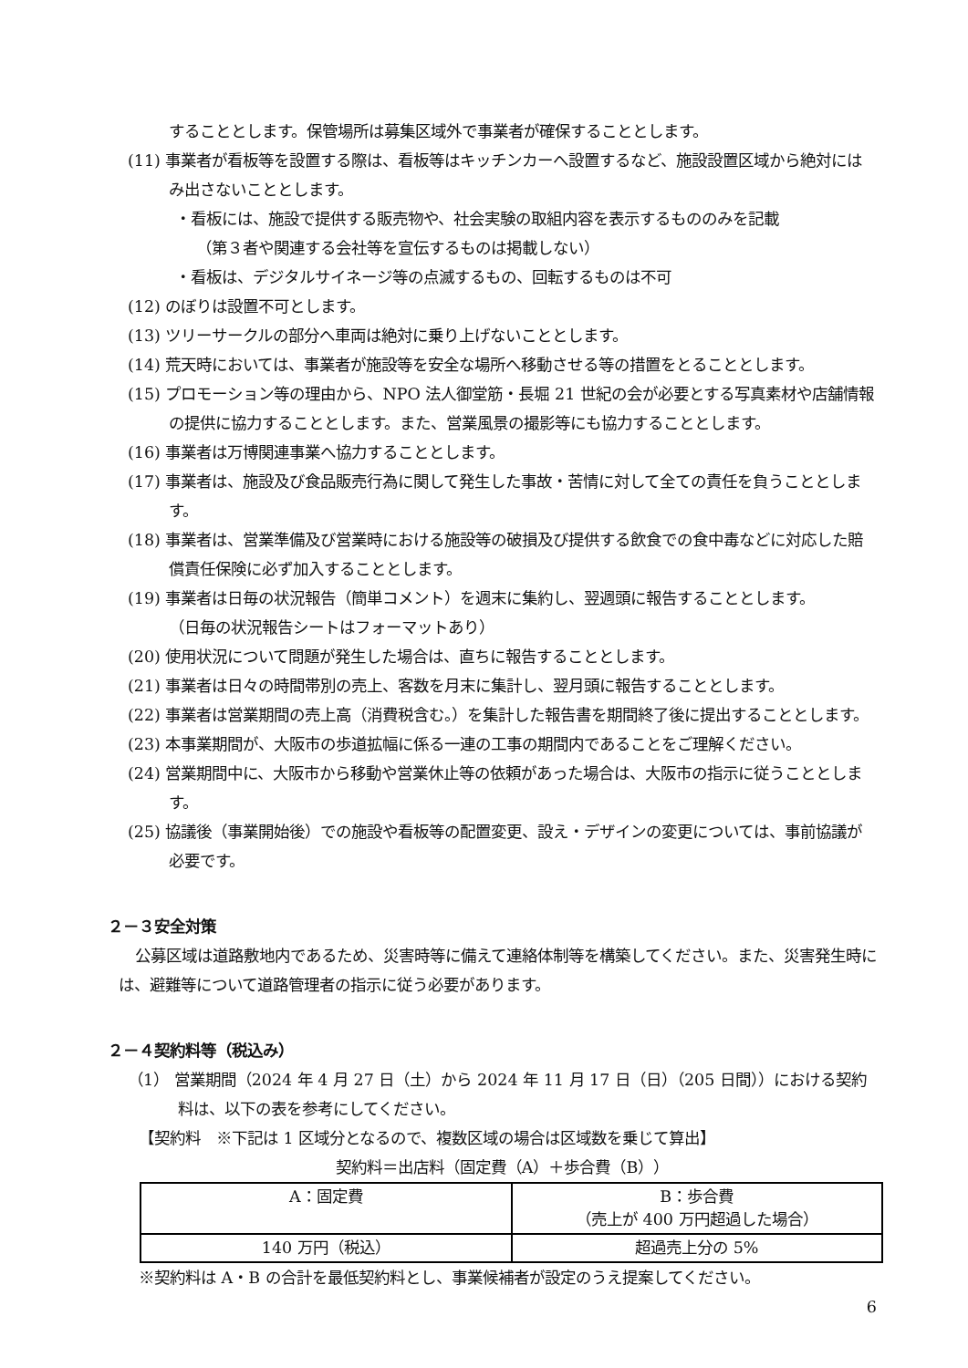することとします。保管場所は募集区域外で事業者が確保することとします。
(11) 事業者が看板等を設置する際は、看板等はキッチンカーへ設置するなど、施設設置区域から絶対にはみ出さないこととします。
・看板には、施設で提供する販売物や、社会実験の取組内容を表示するもののみを記載
（第３者や関連する会社等を宣伝するものは掲載しない）
・看板は、デジタルサイネージ等の点滅するもの、回転するものは不可
(12) のぼりは設置不可とします。
(13) ツリーサークルの部分へ車両は絶対に乗り上げないこととします。
(14) 荒天時においては、事業者が施設等を安全な場所へ移動させる等の措置をとることとします。
(15) プロモーション等の理由から、NPO 法人御堂筋・長堀 21 世紀の会が必要とする写真素材や店舗情報の提供に協力することとします。また、営業風景の撮影等にも協力することとします。
(16) 事業者は万博関連事業へ協力することとします。
(17) 事業者は、施設及び食品販売行為に関して発生した事故・苦情に対して全ての責任を負うこととします。
(18) 事業者は、営業準備及び営業時における施設等の破損及び提供する飲食での食中毒などに対応した賠償責任保険に必ず加入することとします。
(19) 事業者は日毎の状況報告（簡単コメント）を週末に集約し、翌週頭に報告することとします。
（日毎の状況報告シートはフォーマットあり）
(20) 使用状況について問題が発生した場合は、直ちに報告することとします。
(21) 事業者は日々の時間帯別の売上、客数を月末に集計し、翌月頭に報告することとします。
(22) 事業者は営業期間の売上高（消費税含む。）を集計した報告書を期間終了後に提出することとします。
(23) 本事業期間が、大阪市の歩道拡幅に係る一連の工事の期間内であることをご理解ください。
(24) 営業期間中に、大阪市から移動や営業休止等の依頼があった場合は、大阪市の指示に従うこととします。
(25) 協議後（事業開始後）での施設や看板等の配置変更、設え・デザインの変更については、事前協議が必要です。
２－３安全対策
公募区域は道路敷地内であるため、災害時等に備えて連絡体制等を構築してください。また、災害発生時には、避難等について道路管理者の指示に従う必要があります。
２－４契約料等（税込み）
（1） 営業期間（2024 年 4 月 27 日（土）から 2024 年 11 月 17 日（日）（205 日間））における契約料は、以下の表を参考にしてください。
【契約料　※下記は 1 区域分となるので、複数区域の場合は区域数を乗じて算出】
契約料＝出店料（固定費（A）＋歩合費（B））
| A：固定費 | B：歩合費 （売上が 400 万円超過した場合） |
| 140 万円（税込） | 超過売上分の 5% |
※契約料は A・B の合計を最低契約料とし、事業候補者が設定のうえ提案してください。
6